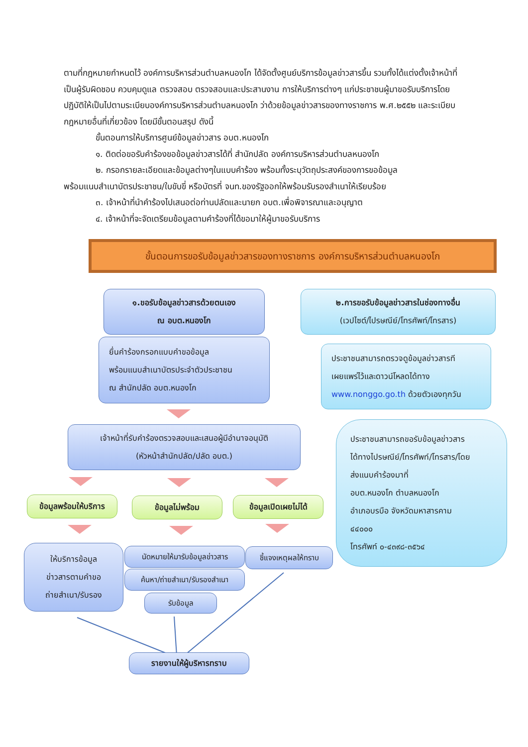ตามที่กฎหมายกำหนดไว้ องค์การบริหารส่วนตำบลหนองโก ได้จัดตั้งศูนย์บริการข้อมูลข่าวสารขึ้น รวมทั้งได้แต่งตั้งเจ้าหน้าที่เป็นผู้รับผิดชอบ ควบคุมดูแล ตรวจสอบ ตรวจสอบและประสานงาน การให้บริการต่างๆ แก่ประชาชนผู้มาขอรับบริการโดยปฏิบัติให้เป็นไปตามระเบียบองค์การบริหารส่วนตำบลหนองโก ว่าด้วยข้อมูลข่าวสารของทางราชการ พ.ศ.๒๕๕๒ และระเบียบกฎหมายอื่นที่เกี่ยวข้อง โดยมีขั้นตอนสรุป ดังนี้
ขั้นตอนการให้บริการศูนย์ข้อมูลข่าวสาร อบต.หนองโก
๑. ติดต่อขอรับคำร้องขอข้อมูลข่าวสารได้ที่ สำนักปลัด องค์การบริหารส่วนตำบลหนองโก
๒. กรอกรายละเอียดและข้อมูลต่างๆในแบบคำร้อง พร้อมทั้งระบุวัตถุประสงค์ของการขอข้อมูล
พร้อมแนบสำเนาบัตรประชาชน/ใบขับขี่ หรือบัตรที่ จนท.ของรัฐออกให้พร้อมรับรองสำเนาให้เรียบร้อย
๓. เจ้าหน้าที่นำคำร้องไปเสนอต่อท่านปลัดและนายก อบต.เพื่อพิจารณาและอนุญาต
๔. เจ้าหน้าที่จะจัดเตรียมข้อมูลตามคำร้องที่ได้ขอมาให้ผู้มาขอรับบริการ
ขั้นตอนการขอรับข้อมูลข่าวสารของทางราชการ องค์การบริหารส่วนตำบลหนองโก
๑.ขอรับข้อมูลข่าวสารด้วยตนเอง
ณ อบต.หนองโก
๒.การขอรับข้อมูลข่าวสารในช่องทางอื่น
(เวปไซต์/ไปรษณีย์/โทรศัพท์/โทรสาร)
ยื่นคำร้องกรอกแบบคำขอข้อมูล
พร้อมแนบสำเนาบัตรประจำตัวประชาชน
ณ สำนักปลัด อบต.หนองโก
ประชาชนสามารถตรวจดูข้อมูลข่าวสารที
เผยแพร่ไว้และดาวน์โหลดได้ทาง
www.nonggo.go.th ด้วยตัวเองทุกวัน
เจ้าหน้าที่รับคำร้องตรวจสอบและเสนอผู้มีอำนาจอนุมัติ
(หัวหน้าสำนักปลัด/ปลัด อบต.)
ประชาชนสามารถขอรับข้อมูลข่าวสาร
ได้ทางไปรษณีย์/โทรศัพท์/โทรสาร/โดย
ส่งแนบคำร้องมาที่
อบต.หนองโก ตำบลหนองโก
อำเภอบรบือ จังหวัดมหาสารคาม
๔๔๐๐๐
โทรศัพท์ ๐-๔๓๙๘-๓๕๖๔
ข้อมูลพร้อมให้บริการ
ข้อมูลไม่พร้อม
ข้อมูลเปิดเผยไม่ได้
ให้บริการข้อมูล
ข่าวสารตามคำขอ
ถ่ายสำเนา/รับรอง
นัดหมายให้มารับข้อมูลข่าวสาร
ชี้แจงเหตุผลให้ทราบ
ค้นหา/ถ่ายสำเนา/รับรองสำเนา
รับข้อมูล
รายงานให้ผู้บริหารทราบ